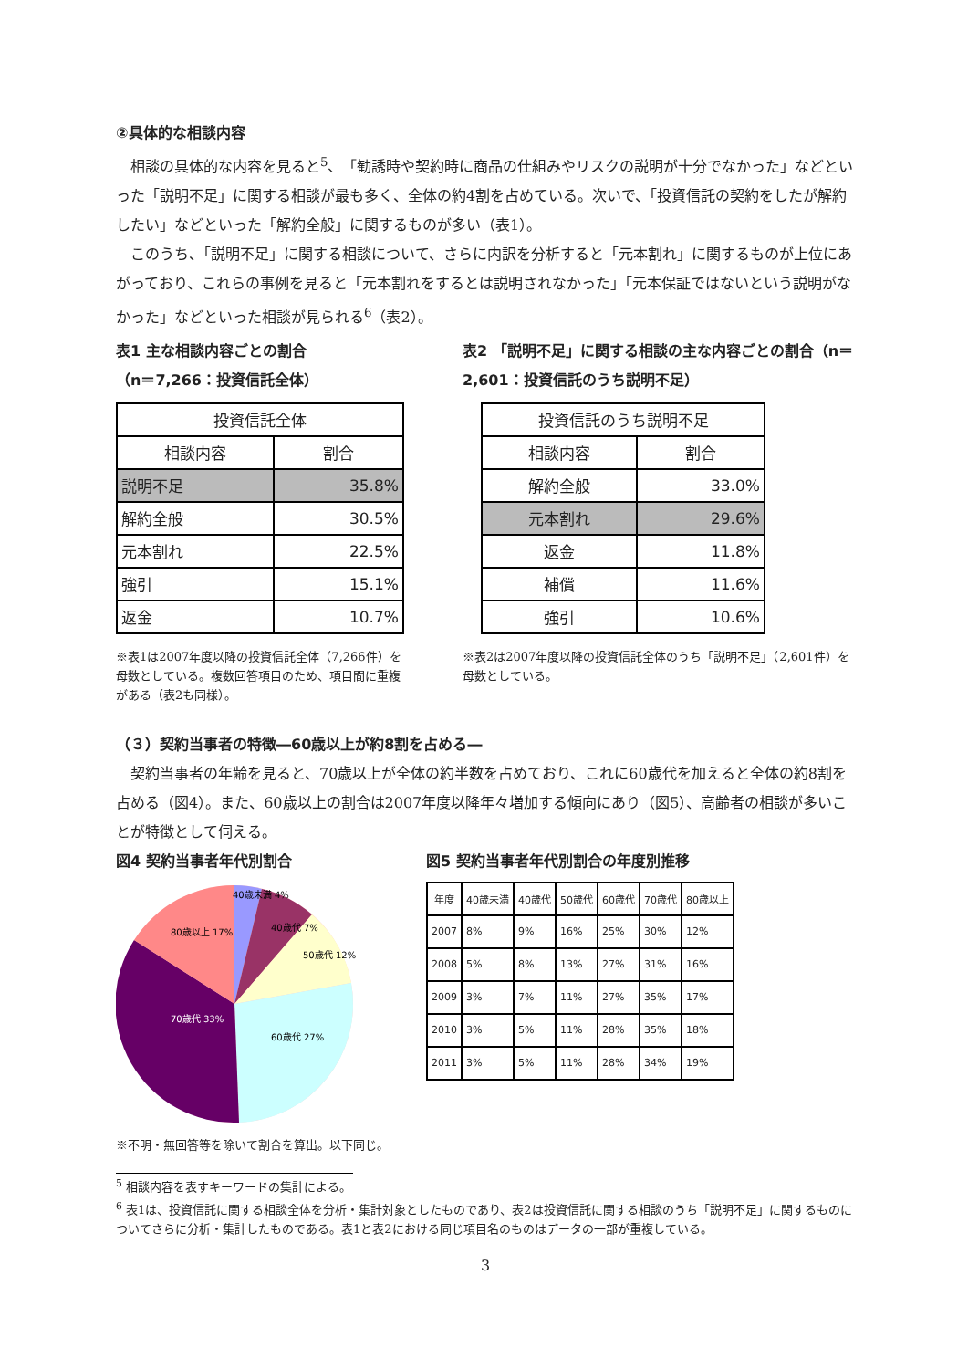②具体的な相談内容
　相談の具体的な内容を見ると<sup>5</sup>、「勧誘時や契約時に商品の仕組みやリスクの説明が十分でなかった」などといった「説明不足」に関する相談が最も多く、全体の約4割を占めている。次いで、「投資信託の契約をしたが解約したい」などといった「解約全般」に関するものが多い（表1）。
　このうち、「説明不足」に関する相談について、さらに内訳を分析すると「元本割れ」に関するものが上位にあがっており、これらの事例を見ると「元本割れをするとは説明されなかった」「元本保証ではないという説明がなかった」などといった相談が見られる<sup>6</sup>（表2）。
表1 主な相談内容ごとの割合
（n＝7,266：投資信託全体）
| 投資信託全体 | |
| --- | --- |
| 相談内容 | 割合 |
| 説明不足 | 35.8% |
| 解約全般 | 30.5% |
| 元本割れ | 22.5% |
| 強引 | 15.1% |
| 返金 | 10.7% |
※表1は2007年度以降の投資信託全体（7,266件）を母数としている。複数回答項目のため、項目間に重複がある（表2も同様）。
表2 「説明不足」に関する相談の主な内容ごとの割合（n＝2,601：投資信託のうち説明不足）
| 投資信託のうち説明不足 | |
| --- | --- |
| 相談内容 | 割合 |
| 解約全般 | 33.0% |
| 元本割れ | 29.6% |
| 返金 | 11.8% |
| 補償 | 11.6% |
| 強引 | 10.6% |
※表2は2007年度以降の投資信託全体のうち「説明不足」（2,601件）を母数としている。
（３）契約当事者の特徴―60歳以上が約8割を占める―
　契約当事者の年齢を見ると、70歳以上が全体の約半数を占めており、これに60歳代を加えると全体の約8割を占める（図4）。また、60歳以上の割合は2007年度以降年々増加する傾向にあり（図5）、高齢者の相談が多いことが特徴として伺える。
図4 契約当事者年代別割合
40歳未満 4%
40歳代 7%
50歳代 12%
60歳代 27%
70歳代 33%
80歳以上 17%
※不明・無回答等を除いて割合を算出。以下同じ。
図5 契約当事者年代別割合の年度別推移
| 年度 | 40歳未満 | 40歳代 | 50歳代 | 60歳代 | 70歳代 | 80歳以上 |
| --- | --- | --- | --- | --- | --- | --- |
| 2007 | 8% | 9% | 16% | 25% | 30% | 12% |
| 2008 | 5% | 8% | 13% | 27% | 31% | 16% |
| 2009 | 3% | 7% | 11% | 27% | 35% | 17% |
| 2010 | 3% | 5% | 11% | 28% | 35% | 18% |
| 2011 | 3% | 5% | 11% | 28% | 34% | 19% |
<sup>5</sup> 相談内容を表すキーワードの集計による。
<sup>6</sup> 表1は、投資信託に関する相談全体を分析・集計対象としたものであり、表2は投資信託に関する相談のうち「説明不足」に関するものについてさらに分析・集計したものである。表1と表2における同じ項目名のものはデータの一部が重複している。
3